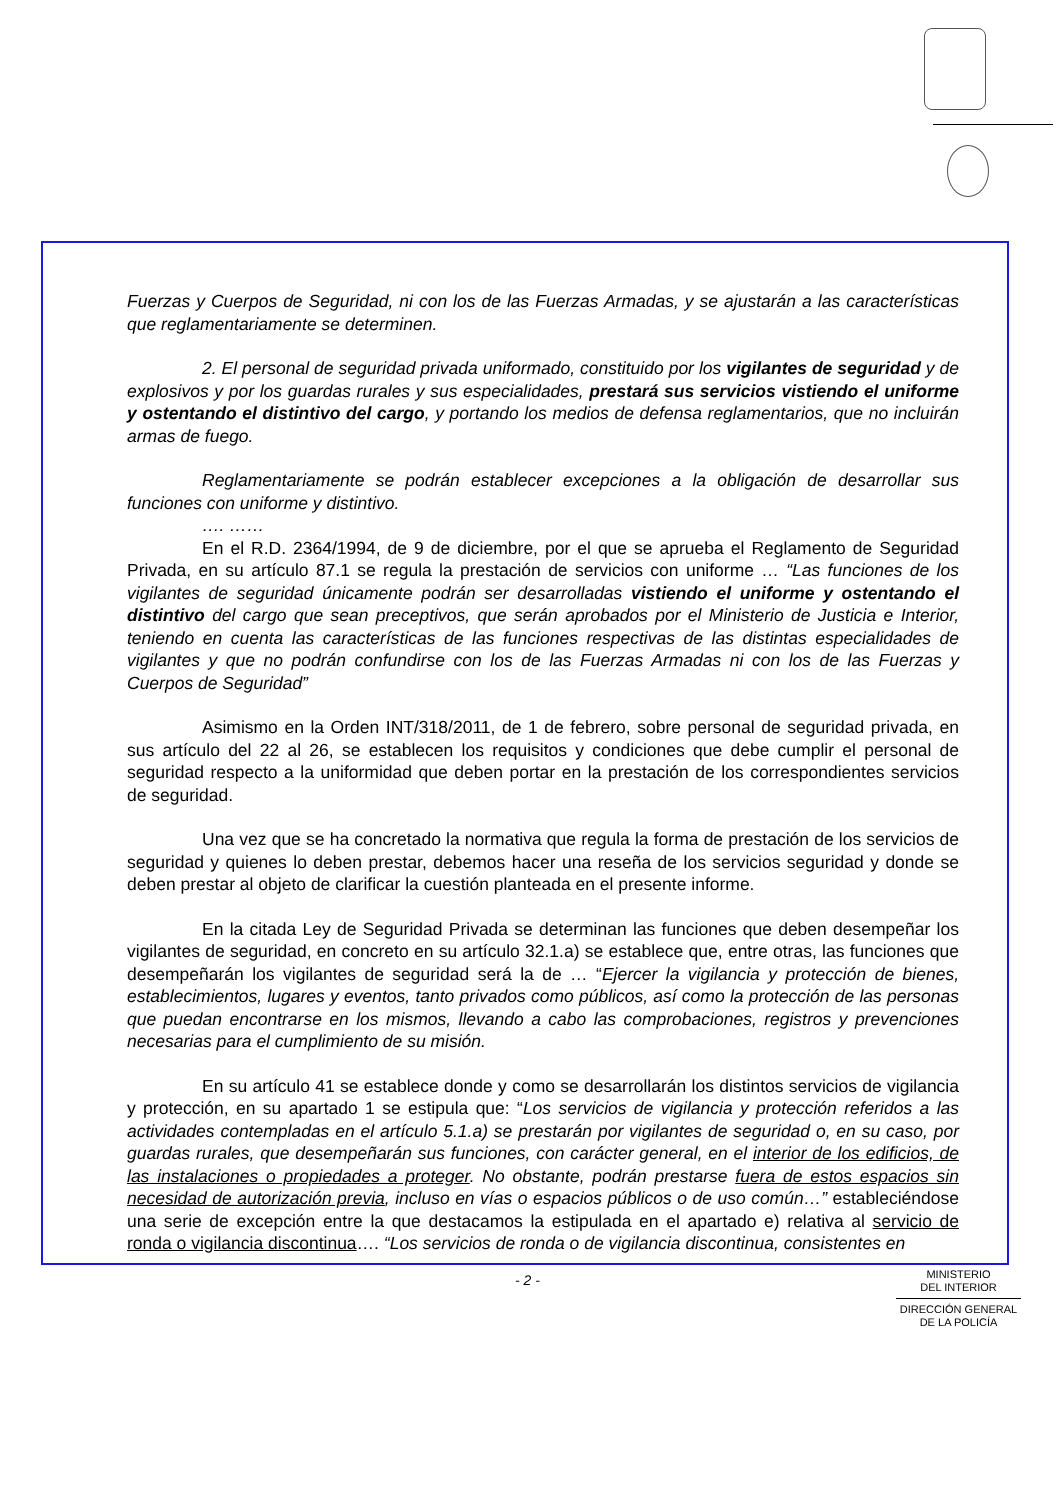Fuerzas y Cuerpos de Seguridad, ni con los de las Fuerzas Armadas, y se ajustarán a las características que reglamentariamente se determinen.
2. El personal de seguridad privada uniformado, constituido por los vigilantes de seguridad y de explosivos y por los guardas rurales y sus especialidades, prestará sus servicios vistiendo el uniforme y ostentando el distintivo del cargo, y portando los medios de defensa reglamentarios, que no incluirán armas de fuego.
Reglamentariamente se podrán establecer excepciones a la obligación de desarrollar sus funciones con uniforme y distintivo.
…. ……
En el R.D. 2364/1994, de 9 de diciembre, por el que se aprueba el Reglamento de Seguridad Privada, en su artículo 87.1 se regula la prestación de servicios con uniforme … “Las funciones de los vigilantes de seguridad únicamente podrán ser desarrolladas vistiendo el uniforme y ostentando el distintivo del cargo que sean preceptivos, que serán aprobados por el Ministerio de Justicia e Interior, teniendo en cuenta las características de las funciones respectivas de las distintas especialidades de vigilantes y que no podrán confundirse con los de las Fuerzas Armadas ni con los de las Fuerzas y Cuerpos de Seguridad”
Asimismo en la Orden INT/318/2011, de 1 de febrero, sobre personal de seguridad privada, en sus artículo del 22 al 26, se establecen los requisitos y condiciones que debe cumplir el personal de seguridad respecto a la uniformidad que deben portar en la prestación de los correspondientes servicios de seguridad.
Una vez que se ha concretado la normativa que regula la forma de prestación de los servicios de seguridad y quienes lo deben prestar, debemos hacer una reseña de los servicios seguridad y donde se deben prestar al objeto de clarificar la cuestión planteada en el presente informe.
En la citada Ley de Seguridad Privada se determinan las funciones que deben desempeñar los vigilantes de seguridad, en concreto en su artículo 32.1.a) se establece que, entre otras, las funciones que desempeñarán los vigilantes de seguridad será la de … “Ejercer la vigilancia y protección de bienes, establecimientos, lugares y eventos, tanto privados como públicos, así como la protección de las personas que puedan encontrarse en los mismos, llevando a cabo las comprobaciones, registros y prevenciones necesarias para el cumplimiento de su misión.
En su artículo 41 se establece donde y como se desarrollarán los distintos servicios de vigilancia y protección, en su apartado 1 se estipula que: “Los servicios de vigilancia y protección referidos a las actividades contempladas en el artículo 5.1.a) se prestarán por vigilantes de seguridad o, en su caso, por guardas rurales, que desempeñarán sus funciones, con carácter general, en el interior de los edificios, de las instalaciones o propiedades a proteger. No obstante, podrán prestarse fuera de estos espacios sin necesidad de autorización previa, incluso en vías o espacios públicos o de uso común…” estableciéndose una serie de excepción entre la que destacamos la estipulada en el apartado e) relativa al servicio de ronda o vigilancia discontinua…. “Los servicios de ronda o de vigilancia discontinua, consistentes en
- 2 -
MINISTERIO
DEL INTERIOR
DIRECCIÓN GENERAL
DE LA POLICÍA